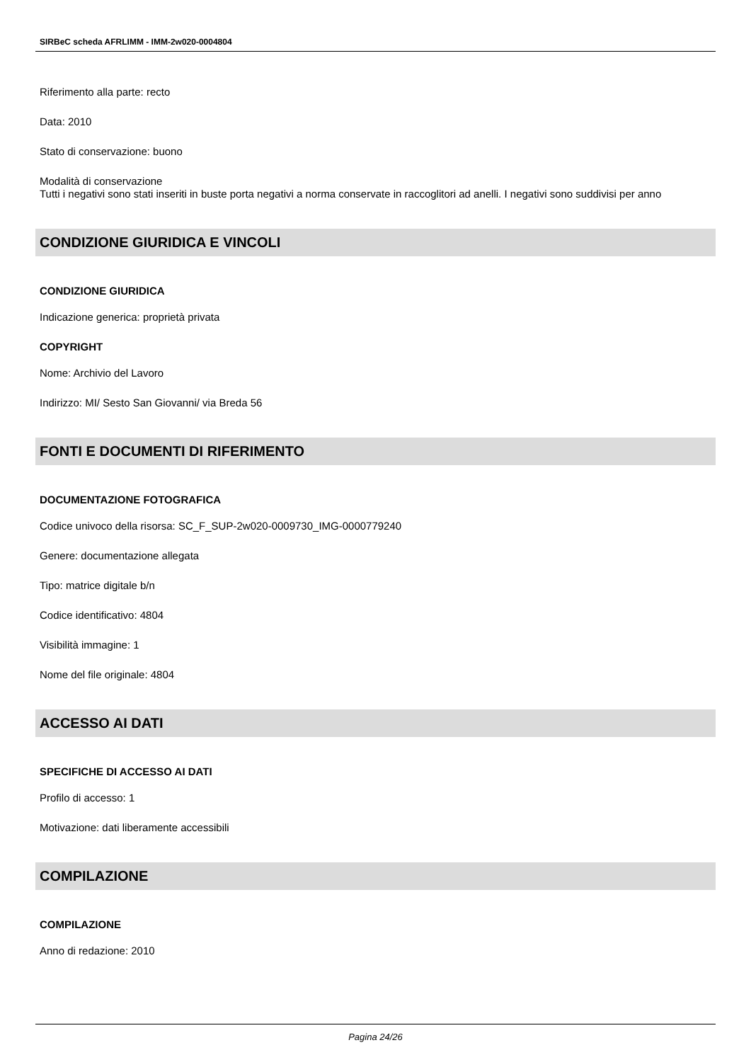SIRBeC scheda AFRLIMM - IMM-2w020-0004804
Riferimento alla parte: recto
Data: 2010
Stato di conservazione: buono
Modalità di conservazione
Tutti i negativi sono stati inseriti in buste porta negativi a norma conservate in raccoglitori ad anelli. I negativi sono suddivisi per anno
CONDIZIONE GIURIDICA E VINCOLI
CONDIZIONE GIURIDICA
Indicazione generica: proprietà privata
COPYRIGHT
Nome: Archivio del Lavoro
Indirizzo: MI/ Sesto San Giovanni/ via Breda 56
FONTI E DOCUMENTI DI RIFERIMENTO
DOCUMENTAZIONE FOTOGRAFICA
Codice univoco della risorsa: SC_F_SUP-2w020-0009730_IMG-0000779240
Genere: documentazione allegata
Tipo: matrice digitale b/n
Codice identificativo: 4804
Visibilità immagine: 1
Nome del file originale: 4804
ACCESSO AI DATI
SPECIFICHE DI ACCESSO AI DATI
Profilo di accesso: 1
Motivazione: dati liberamente accessibili
COMPILAZIONE
COMPILAZIONE
Anno di redazione: 2010
Pagina 24/26